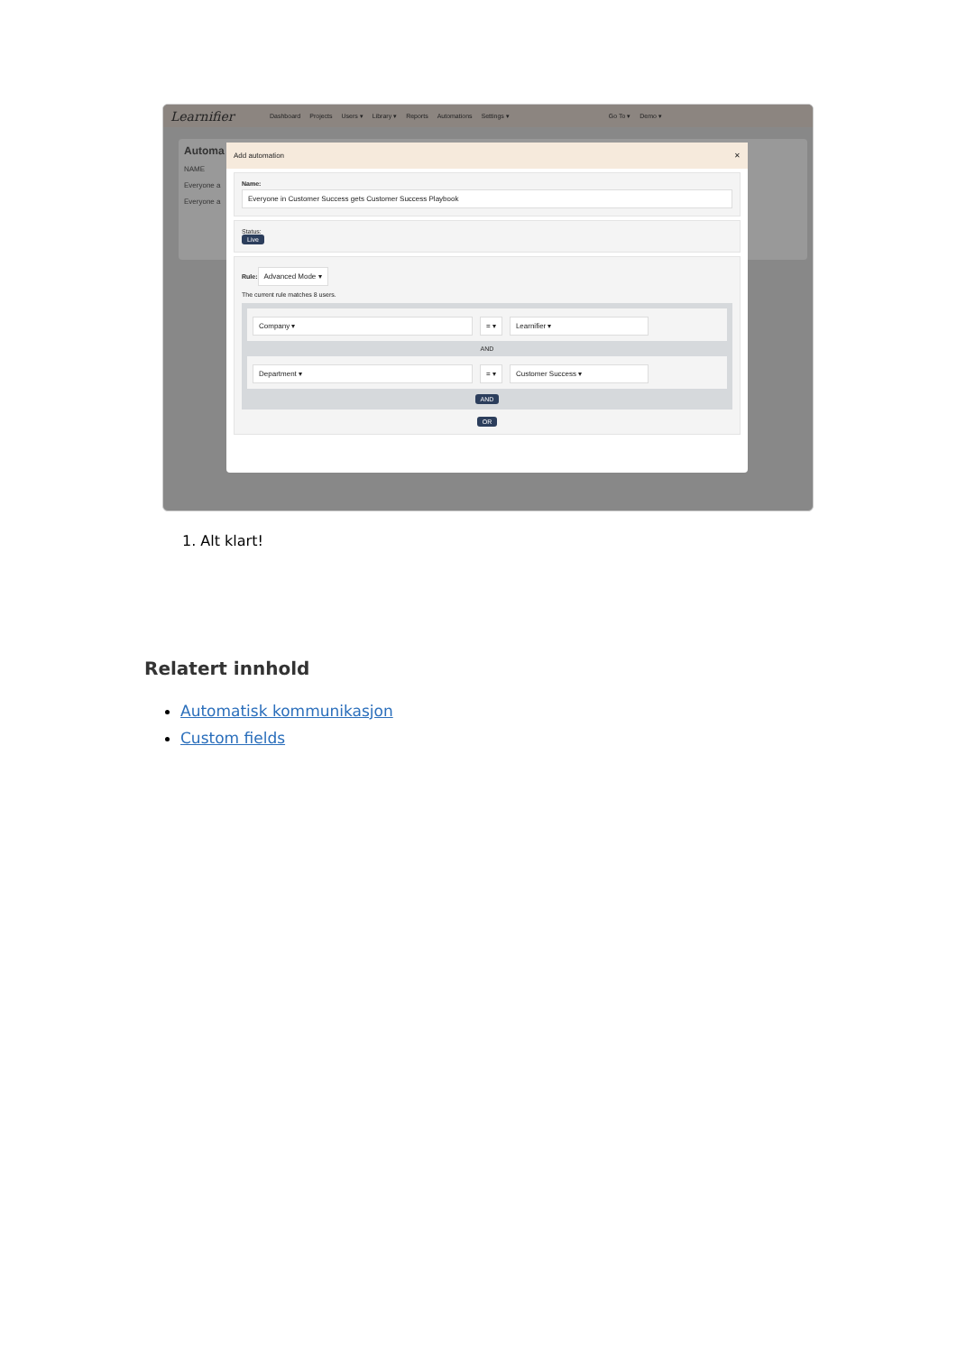Learnifier Dashboard Projects Users ▾ Library ▾ Reports Automations Settings ▾ Go To ▾ Demo ▾
Automa
NAME
Everyone a
Everyone a
Add automation ✕
Name:
Everyone in Customer Success gets Customer Success Playbook
Status:
Live
Rule:
Advanced Mode ▾
The current rule matches 8 users.
Company ▾ = ▾ Learnifier ▾
AND
Department ▾ = ▾ Customer Success ▾
AND
OR
1. Alt klart!
Relatert innhold
Automatisk kommunikasjon
Custom fields